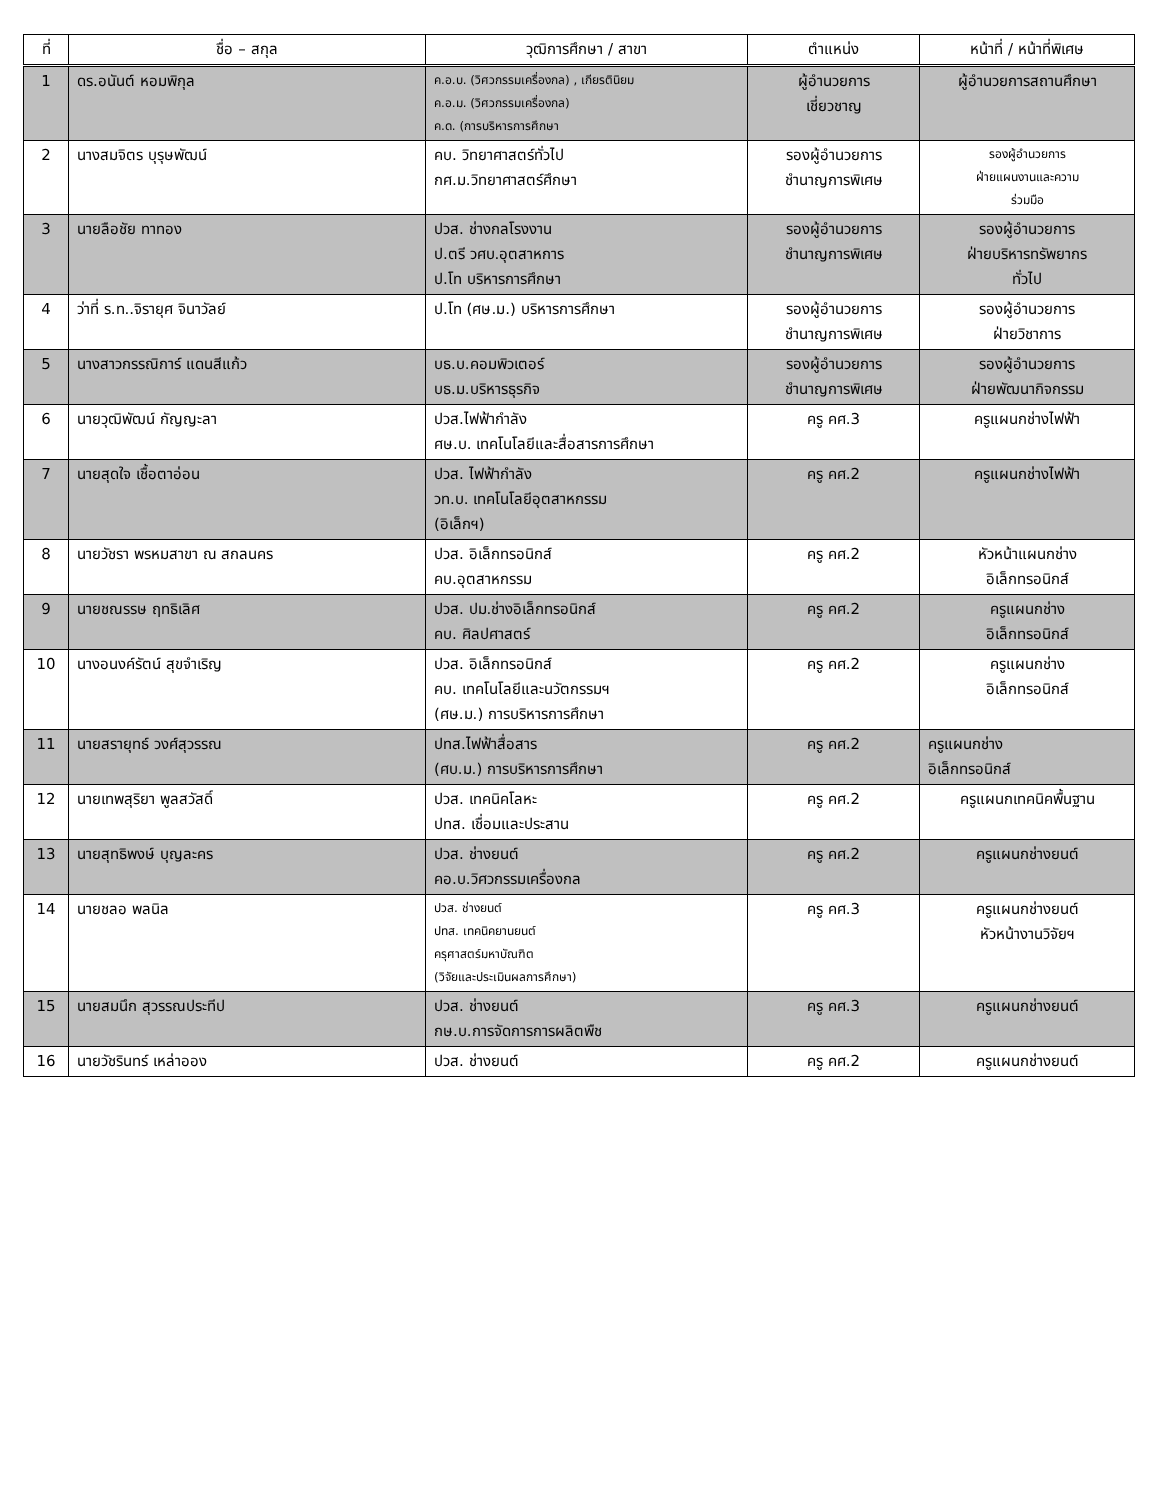| ที่ | ชื่อ – สกุล | วุฒิการศึกษา / สาขา | ตำแหน่ง | หน้าที่ / หน้าที่พิเศษ |
| --- | --- | --- | --- | --- |
| 1 | ดร.อนันต์ หอมพิกุล | ค.อ.บ. (วิศวกรรมเครื่องกล) , เกียรตินิยม ค.อ.ม. (วิศวกรรมเครื่องกล) ค.ด. (การบริหารการศึกษา | ผู้อำนวยการ เชี่ยวชาญ | ผู้อำนวยการสถานศึกษา |
| 2 | นางสมจิตร บุรุษพัฒน์ | คบ. วิทยาศาสตร์ทั่วไป กศ.ม.วิทยาศาสตร์ศึกษา | รองผู้อำนวยการ ชำนาญการพิเศษ | รองผู้อำนวยการ ฝ่ายแผนงานและความ ร่วมมือ |
| 3 | นายลือชัย ทาทอง | ปวส. ช่างกลโรงงาน ป.ตรี วศบ.อุตสาหการ ป.โท บริหารการศึกษา | รองผู้อำนวยการ ชำนาญการพิเศษ | รองผู้อำนวยการ ฝ่ายบริหารทรัพยากร ทั่วไป |
| 4 | ว่าที่ ร.ท..จิรายุศ จินาวัลย์ | ป.โท (ศษ.ม.) บริหารการศึกษา | รองผู้อำนวยการ ชำนาญการพิเศษ | รองผู้อำนวยการ ฝ่ายวิชาการ |
| 5 | นางสาวกรรณิการ์ แดนสีแก้ว | บธ.บ.คอมพิวเตอร์ บธ.ม.บริหารธุรกิจ | รองผู้อำนวยการ ชำนาญการพิเศษ | รองผู้อำนวยการ ฝ่ายพัฒนากิจกรรม |
| 6 | นายวุฒิพัฒน์ กัญญะลา | ปวส.ไฟฟ้ากำลัง ศษ.บ. เทคโนโลยีและสื่อสารการศึกษา | ครู คศ.3 | ครูแผนกช่างไฟฟ้า |
| 7 | นายสุดใจ เชื้อตาอ่อน | ปวส. ไฟฟ้ากำลัง วท.บ. เทคโนโลยีอุตสาหกรรม (อิเล็กฯ) | ครู คศ.2 | ครูแผนกช่างไฟฟ้า |
| 8 | นายวัชรา พรหมสาขา ณ สกลนคร | ปวส. อิเล็กทรอนิกส์ คบ.อุตสาหกรรม | ครู คศ.2 | หัวหน้าแผนกช่าง อิเล็กทรอนิกส์ |
| 9 | นายชณรรษ ฤทธิเลิศ | ปวส. ปม.ช่างอิเล็กทรอนิกส์ คบ. ศิลปศาสตร์ | ครู คศ.2 | ครูแผนกช่าง อิเล็กทรอนิกส์ |
| 10 | นางอนงค์รัตน์ สุขจำเริญ | ปวส. อิเล็กทรอนิกส์ คบ. เทคโนโลยีและนวัตกรรมฯ (ศษ.ม.) การบริหารการศึกษา | ครู คศ.2 | ครูแผนกช่าง อิเล็กทรอนิกส์ |
| 11 | นายสรายุทธ์ วงศ์สุวรรณ | ปทส.ไฟฟ้าสื่อสาร (ศบ.ม.) การบริหารการศึกษา | ครู คศ.2 | ครูแผนกช่าง อิเล็กทรอนิกส์ |
| 12 | นายเทพสุริยา พูลสวัสดิ์ | ปวส. เทคนิคโลหะ ปทส. เชื่อมและประสาน | ครู คศ.2 | ครูแผนกเทคนิคพื้นฐาน |
| 13 | นายสุทธิพงษ์ บุญละคร | ปวส. ช่างยนต์ คอ.บ.วิศวกรรมเครื่องกล | ครู คศ.2 | ครูแผนกช่างยนต์ |
| 14 | นายชลอ พลนิล | ปวส. ช่างยนต์ ปทส. เทคนิคยานยนต์ ครุศาสตร์มหาบัณฑิต (วิจัยและประเมินผลการศึกษา) | ครู คศ.3 | ครูแผนกช่างยนต์ หัวหน้างานวิจัยฯ |
| 15 | นายสมนึก สุวรรณประทีป | ปวส. ช่างยนต์ กษ.บ.การจัดการการผลิตพืช | ครู คศ.3 | ครูแผนกช่างยนต์ |
| 16 | นายวัชรินทร์ เหล่าออง | ปวส. ช่างยนต์ | ครู คศ.2 | ครูแผนกช่างยนต์ |